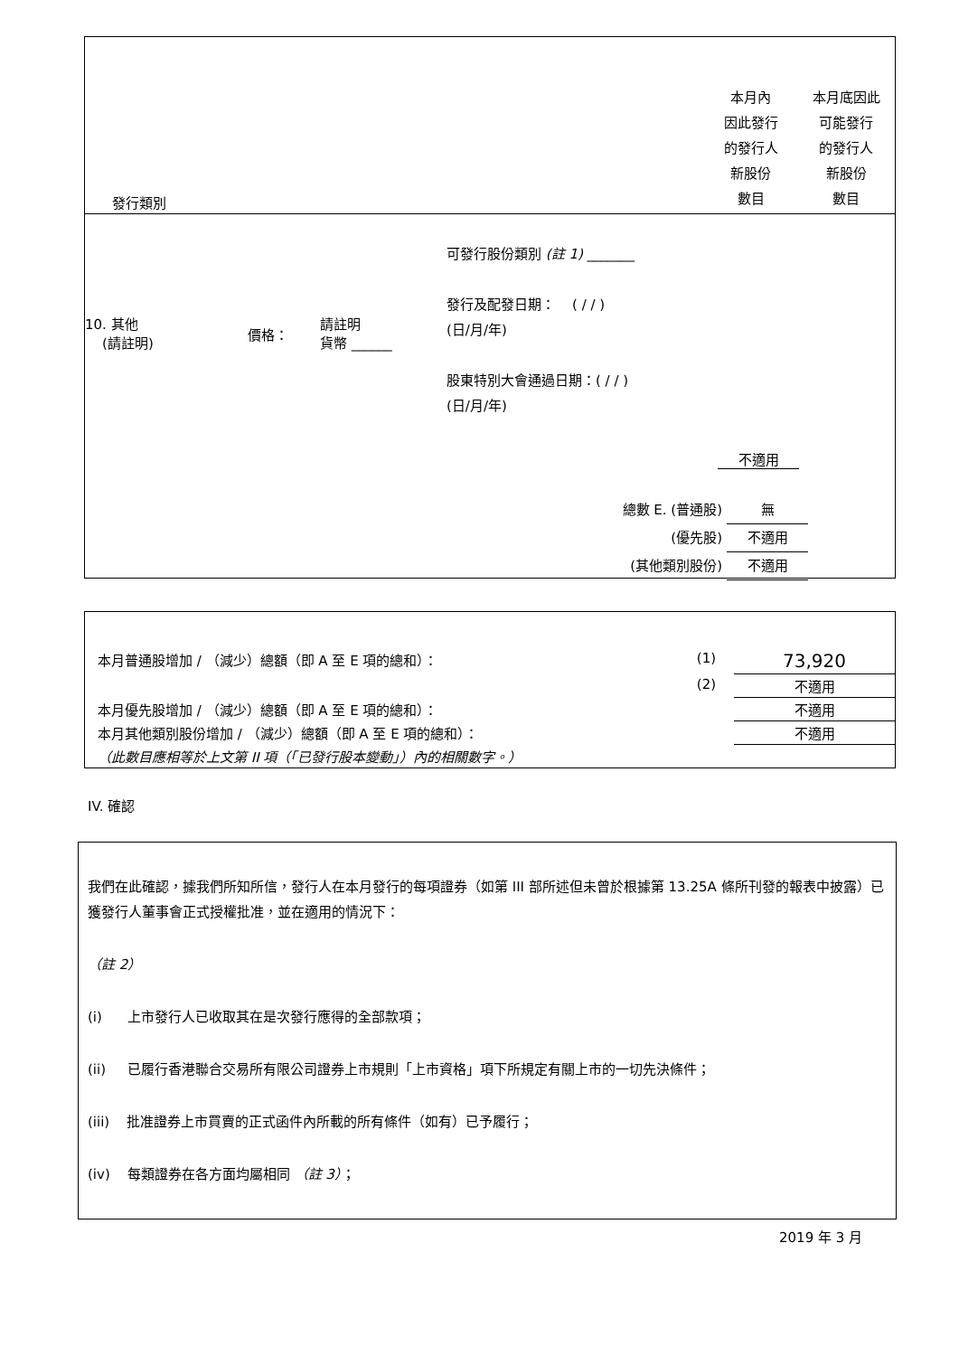| 發行類別 | | 本月內 因此發行 的發行人 新股份 數目 | 本月底因此 可能發行 的發行人 新股份 數目 |
10. 其他
(請註明)
價格：
請註明
貨幣 ______
可發行股份類別 (註 1) _______
發行及配發日期： ( / / )
(日/月/年)
股東特別大會通過日期：( / / )
(日/月/年)
不適用
總數 E. (普通股) 無
(優先股) 不適用
(其他類別股份) 不適用
| 本月普通股增加 / （減少）總額（即 A 至 E 項的總和）： | (1) | 73,920 |
| | (2) | 不適用 |
| 本月優先股增加 / （減少）總額（即 A 至 E 項的總和）： | | 不適用 |
| 本月其他類別股份增加 / （減少）總額（即 A 至 E 項的總和）： | | 不適用 |
| （此數目應相等於上文第 II 項（「已發行股本變動」）內的相關數字。） | | |
IV. 確認
我們在此確認，據我們所知所信，發行人在本月發行的每項證券（如第 III 部所述但未曾於根據第 13.25A 條所刊發的報表中披露）已獲發行人董事會正式授權批准，並在適用的情況下：
（註 2）
(i) 上市發行人已收取其在是次發行應得的全部款項；
(ii) 已履行香港聯合交易所有限公司證券上市規則「上市資格」項下所規定有關上市的一切先決條件；
(iii) 批准證券上市買賣的正式函件內所載的所有條件（如有）已予履行；
(iv) 每類證券在各方面均屬相同 （註 3）；
2019 年 3 月